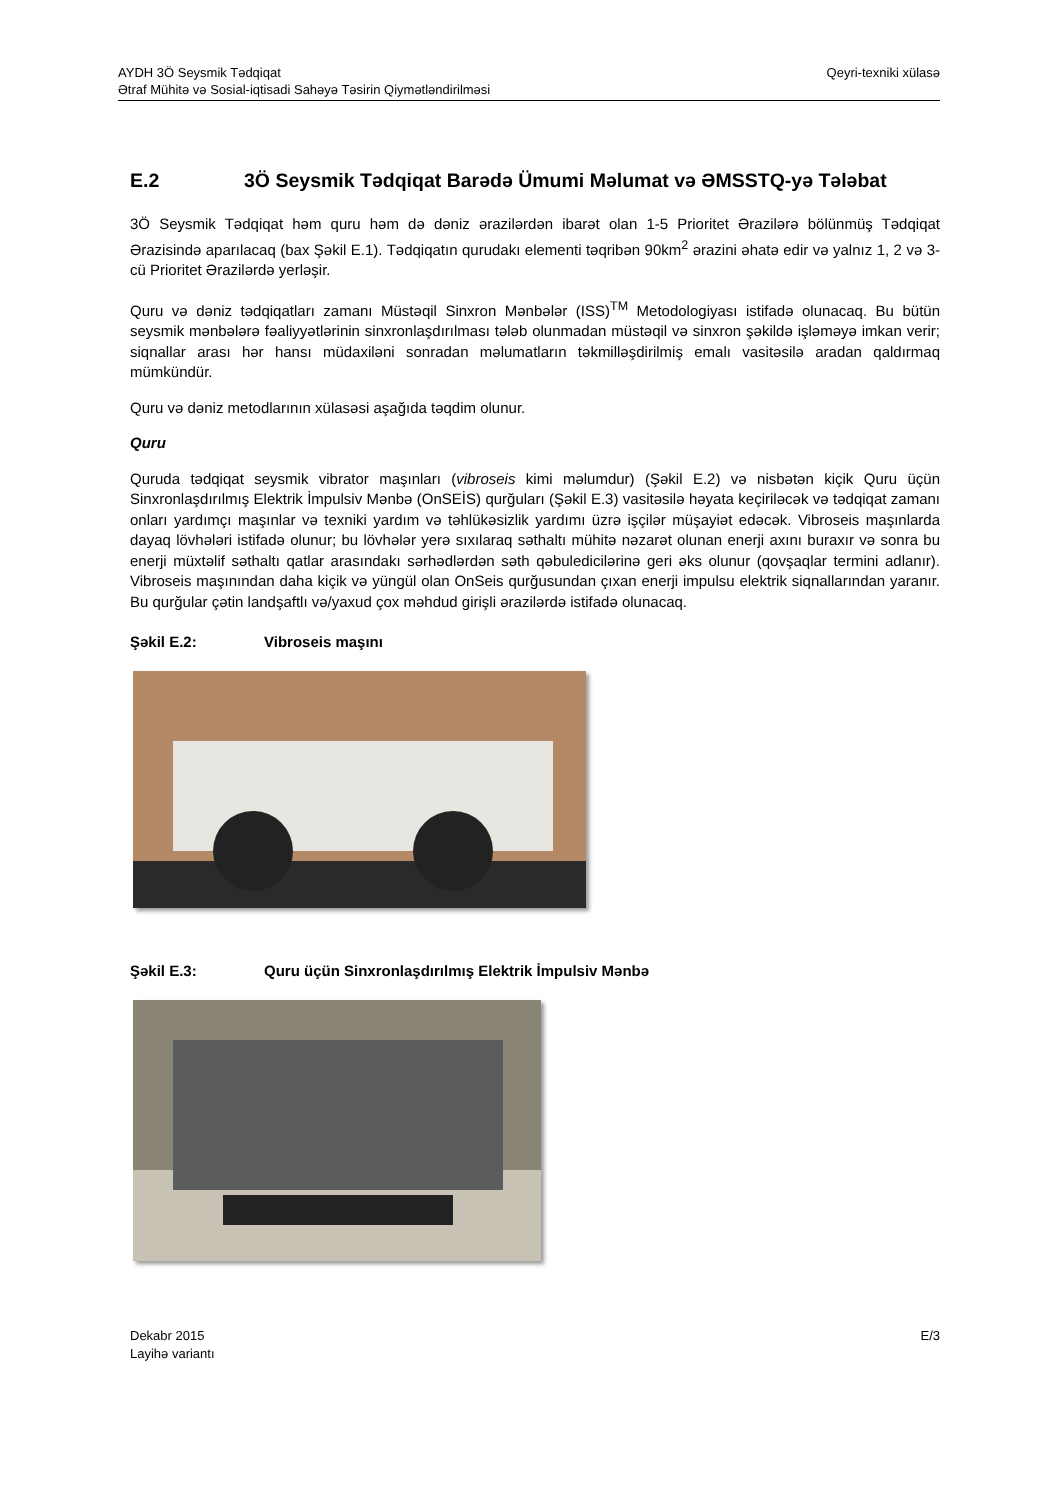Qeyri-texniki xülasə AYDH 3Ö Seysmik Tədqiqat
Ətraf Mühitə və Sosial-iqtisadi Sahəyə Təsirin Qiymətləndirilməsi
E.2 3Ö Seysmik Tədqiqat Barədə Ümumi Məlumat və ƏMSSTQ-yə Tələbat
3Ö Seysmik Tədqiqat həm quru həm də dəniz ərazilərdən ibarət olan 1-5 Prioritet Ərazilərə bölünmüş Tədqiqat Ərazisində aparılacaq (bax Şəkil E.1). Tədqiqatın qurudakı elementi təqribən 90km<sup>2</sup> ərazini əhatə edir və yalnız 1, 2 və 3-cü Prioritet Ərazilərdə yerləşir.
Quru və dəniz tədqiqatları zamanı Müstəqil Sinxron Mənbələr (ISS)<sup>TM</sup> Metodologiyası istifadə olunacaq. Bu bütün seysmik mənbələrə fəaliyyətlərinin sinxronlaşdırılması tələb olunmadan müstəqil və sinxron şəkildə işləməyə imkan verir; siqnallar arası hər hansı müdaxiləni sonradan məlumatların təkmilləşdirilmiş emalı vasitəsilə aradan qaldırmaq mümkündür.
Quru və dəniz metodlarının xülasəsi aşağıda təqdim olunur.
Quru
Quruda tədqiqat seysmik vibrator maşınları (vibroseis kimi məlumdur) (Şəkil E.2) və nisbətən kiçik Quru üçün Sinxronlaşdırılmış Elektrik İmpulsiv Mənbə (OnSEİS) qurğuları (Şəkil E.3) vasitəsilə həyata keçiriləcək və tədqiqat zamanı onları yardımçı maşınlar və texniki yardım və təhlükəsizlik yardımı üzrə işçilər müşayiət edəcək. Vibroseis maşınlarda dayaq lövhələri istifadə olunur; bu lövhələr yerə sıxılaraq səthaltı mühitə nəzarət olunan enerji axını buraxır və sonra bu enerji müxtəlif səthaltı qatlar arasındakı sərhədlərdən səth qəbuledicilərinə geri əks olunur (qovşaqlar termini adlanır). Vibroseis maşınından daha kiçik və yüngül olan OnSeis qurğusundan çıxan enerji impulsu elektrik siqnallarından yaranır. Bu qurğular çətin landşaftlı və/yaxud çox məhdud girişli ərazilərdə istifadə olunacaq.
Şəkil E.2: Vibroseis maşını
Şəkil E.3: Quru üçün Sinxronlaşdırılmış Elektrik İmpulsiv Mənbə
E/3 Dekabr 2015
Layihə variantı